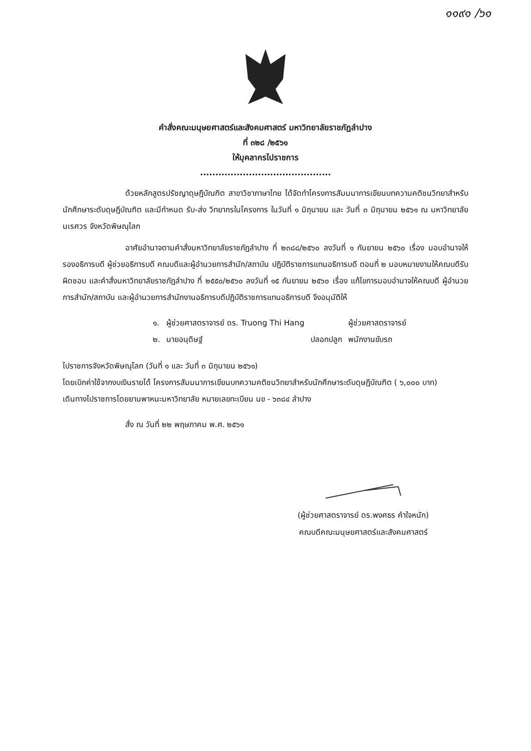๑๑๙๑ /๖๑
คำสั่งคณะมนุษยศาสตร์และสังคมศาสตร์ มหาวิทยาลัยราชภัฏลำปาง
ที่ ๓๒๘ /๒๕๖๑
ให้บุคลากรไปราชการ
...........................................
ด้วยหลักสูตรปรัชญาดุษฎีบัณฑิต สาขาวิชาภาษาไทย ได้จัดทำโครงการสัมมนาการเขียนบทความคติชนวิทยาสำหรับนักศึกษาระดับดุษฎีบัณฑิต และมีกำหนด รับ-ส่ง วิทยากรในโครงการ ในวันที่ ๑ มิถุนายน และ วันที่ ๓ มิถุนายน ๒๕๖๑ ณ มหาวิทยาลัยนเรศวร จังหวัดพิษณุโลก
อาศัยอำนาจตามคำสั่งมหาวิทยาลัยราชภัฏลำปาง ที่ ๒๓๘๘/๒๕๖๐ ลงวันที่ ๑ กันยายน ๒๕๖๐ เรื่อง มอบอำนาจให้รองอธิการบดี ผู้ช่วยอธิการบดี คณบดีและผู้อำนวยการสำนัก/สถาบัน ปฏิบัติราชการแทนอธิการบดี ตอนที่ ๒ มอบหมายงานให้คณบดีรับผิดชอบ และคำสั่งมหาวิทยาลัยราชภัฏลำปาง ที่ ๒๕๕๐/๒๕๖๐ ลงวันที่ ๑๕ กันยายน ๒๕๖๐ เรื่อง แก้ไขการมอบอำนาจให้คณบดี ผู้อำนวยการสำนัก/สถาบัน และผู้อำนวยการสำนักงานอธิการบดีปฏิบัติราชการแทนอธิการบดี จึงอนุมัติให้
| ๑. | ผู้ช่วยศาสตราจารย์ ดร. Truong Thi Hang | | ผู้ช่วยศาสตราจารย์ |
| ๒. | นายอนุดิษฐ์ | ปลอกปลูก | พนักงานขับรถ |
ไปราชการจังหวัดพิษณุโลก (วันที่ ๑ และ วันที่ ๓ มิถุนายน ๒๕๖๑)
โดยเบิกค่าใช้จากงบเงินรายได้ โครงการสัมมนาการเขียนบทความคติชนวิทยาสำหรับนักศึกษาระดับดุษฎีบัณฑิต ( ๖,๐๐๐ บาท)
เดินทางไปราชการโดยยานพาหนะมหาวิทยาลัย หมายเลขทะเบียน นข - ๖๓๘๔ ลำปาง
สั่ง ณ วันที่ ๒๒ พฤษภาคม พ.ศ. ๒๕๖๑
(ผู้ช่วยศาสตราจารย์ ดร.พงศธร คำใจหนัก)
คณบดีคณะมนุษยศาสตร์และสังคมศาสตร์